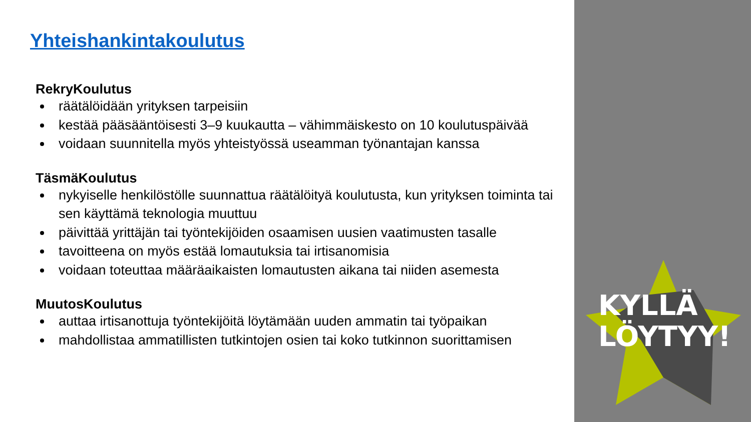Yhteishankintakoulutus
RekryKoulutus
räätälöidään yrityksen tarpeisiin
kestää pääsääntöisesti 3–9 kuukautta – vähimmäiskesto on 10 koulutuspäivää
voidaan suunnitella myös yhteistyössä useamman työnantajan kanssa
TäsmäKoulutus
nykyiselle henkilöstölle suunnattua räätälöityä koulutusta, kun yrityksen toiminta tai sen käyttämä teknologia muuttuu
päivittää yrittäjän tai työntekijöiden osaamisen uusien vaatimusten tasalle
tavoitteena on myös estää lomautuksia tai irtisanomisia
voidaan toteuttaa määräaikaisten lomautusten aikana tai niiden asemesta
MuutosKoulutus
auttaa irtisanottuja työntekijöitä löytämään uuden ammatin tai työpaikan
mahdollistaa ammatillisten tutkintojen osien tai koko tutkinnon suorittamisen
KYLLÄ
LÖYTYY!